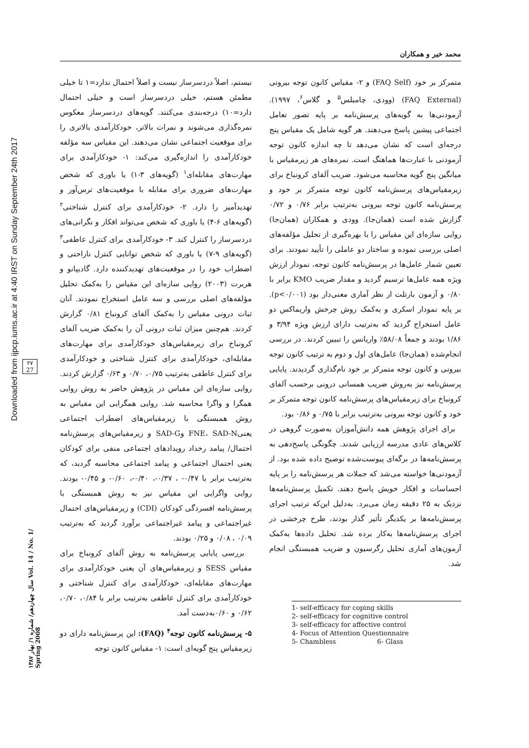محمد خیر و همکاران
Downloaded from ijpcp.iums.ac.ir at 4:40 IRST on Sunday September 24th 2017
۲۷
27
سال چهاردهم/ شماره ۱/ بهار ۱۳۸۷ Vol. 14 / No. 1/ Spring 2008
نیستم، اصلاً دردسرساز نیست و اصلاً احتمال ندارد=۱ تا خیلی مطمئن هستم، خیلی دردسرساز است و خیلی احتمال دارد=۱۰) درجه‌بندی می‌کنند. گویه‌های دردسرساز معکوس نمره‌گذاری می‌شوند و نمرات بالاتر، خودکارآمدی بالاتری را برای موقعیت اجتماعی نشان می‌دهند. این مقیاس سه مؤلفه خودکارآمدی را اندازه‌گیری می‌کند: ۱- خودکارآمدی برای مهارت‌های مقابله‌ای<sup>۱</sup> (گویه‌های ۳-۱) یا باوری که شخص مهارت‌های ضروری برای مقابله با موقعیت‌های ترس‌آور و تهدیدآمیز را دارد. ۲- خودکارآمدی برای کنترل شناختی<sup>۲</sup> (گویه‌های ۶-۴) یا باوری که شخص می‌تواند افکار و نگرانی‌های دردسرساز را کنترل کند. ۳- خودکارآمدی برای کنترل عاطفی<sup>۳</sup> (گویه‌های ۹-۷) یا باوری که شخص توانایی کنترل ناراحتی و اضطراب خود را در موقعیت‌های تهدیدکننده دارد. گادیپانو و هربرت (۲۰۰۳) روایی سازه‌ای این مقیاس را به‌کمک تحلیل مؤلفه‌های اصلی بررسی و سه عامل استخراج نمودند. آنان ثبات درونی مقیاس را به‌کمک آلفای کرونباخ ۰/۸۱ گزارش کردند. هم‌چنین میزان ثبات درونی آن را به‌کمک ضریب آلفای کرونباخ برای زیرمقیاس‌های خودکارآمدی برای مهارت‌های مقابله‌ای، خودکارآمدی برای کنترل شناختی و خودکارآمدی برای کنترل عاطفی به‌ترتیب ۰/۷۵، ۰/۷۰ و ۰/۶۳ گزارش کردند. روایی سازه‌ای این مقیاس در پژوهش حاضر به روش روایی همگرا و واگرا محاسبه شد. روایی همگرایی این مقیاس به روش همبستگی با زیرمقیاس‌های اضطراب اجتماعی یعنیFNE، SAD-N وSAD-G و زیرمقیاس‌های پرسش‌نامه احتمال/ پیامد رخداد رویدادهای اجتماعی منفی برای کودکان یعنی احتمال اجتماعی و پیامد اجتماعی محاسبه گردید، که به‌ترتیب برابر با ۰/۴۷- ، ۰/۳۷-، ۰/۴۰-، ۰/۶۰- و ۰/۴۵- بودند. روایی واگرایی این مقیاس نیز به روش همبستگی با پرسش‌نامه افسردگی کودکان (CDI) و زیرمقیاس‌های احتمال غیراجتماعی و پیامد غیراجتماعی برآورد گردید که به‌ترتیب ۰/۰۹ ، ۰/۰۸ و ۰/۲۵ بودند.
بررسی پایایی پرسش‌نامه به روش آلفای کرونباخ برای مقیاس SESS و زیرمقیاس‌های آن یعنی خودکارآمدی برای مهارت‌های مقابله‌ای، خودکارآمدی برای کنترل شناختی و خودکارآمدی برای کنترل عاطفی به‌ترتیب برابر با ۰/۸۴، ۰/۷۰، ۰/۶۲ و ۰/۶۰به‌دست آمد.
۵- پرسش‌نامه کانون توجه<sup>۴</sup> (FAQ): این پرسش‌نامه دارای دو زیرمقیاس پنج گویه‌ای است: ۱- مقیاس کانون توجه
متمرکز بر خود (FAQ Self) و ۲- مقیاس کانون توجه بیرونی (FAQ External) (وودی، چامبلس<sup>۵</sup> و گلاس<sup>۶</sup>، ۱۹۹۷). آزمودنی‌ها به گویه‌های پرسش‌نامه بر پایه تصور تعامل اجتماعی پیشین پاسخ می‌دهند. هر گویه شامل یک مقیاس پنج درجه‌ای است که نشان می‌دهد تا چه اندازه کانون توجه آزمودنی با عبارت‌ها هماهنگ است. نمره‌های هر زیرمقیاس با میانگین پنج گویه محاسبه می‌شود. ضریب آلفای کرونباخ برای زیرمقیاس‌های پرسش‌نامه کانون توجه متمرکز بر خود و پرسش‌نامه کانون توجه بیرونی به‌ترتیب برابر ۰/۷۶ و ۰/۷۲ گزارش شده است (همان‌جا). وودی و همکاران (همان‌جا) روایی سازه‌ای این مقیاس را با بهره‌گیری از تحلیل مؤلفه‌های اصلی بررسی نموده و ساختار دو عاملی را تأیید نمودند. برای تعیین شمار عامل‌ها در پرسش‌نامه کانون توجه، نمودار ارزش ویژه همه عامل‌ها ترسیم گردید و مقدار ضریب KMO برابر با ۰/۸۰ و آزمون بارتلت از نظر آماری معنی‌دار بود (p<۰/۰۰۱). بر پایه نمودار اسکری و به‌کمک روش چرخش واریماکس دو عامل استخراج گردید که به‌ترتیب دارای ارزش ویژه ۳/۹۴ و ۱/۸۶ بودند و جمعاً ۵۸/۰۸٪ واریانس را تبیین کردند. در بررسی انجام‌شده (همان‌جا) عامل‌های اول و دوم به ترتیب کانون توجه بیرونی و کانون توجه متمرکز بر خود نام‌گذاری گردیدند. پایایی پرسش‌نامه نیز به‌روش ضریب همسانی درونی برحسب آلفای کرونباخ برای زیرمقیاس‌های پرسش‌نامه کانون توجه متمرکز بر خود و کانون توجه بیرونی به‌ترتیب برابر با ۰/۷۵ و ۰/۸۶ بود.
برای اجرای پژوهش همه دانش‌آموزان به‌صورت گروهی در کلاس‌های عادی مدرسه ارزیابی شدند. چگونگی پاسخ‌دهی به پرسش‌نامه‌ها در برگه‌ای پیوست‌شده توضیح داده شده بود. از آزمودنی‌ها خواسته می‌شد که جملات هر پرسش‌نامه را بر پایه احساسات و افکار خویش پاسخ دهند. تکمیل پرسش‌نامه‌ها نزدیک به ۲۵ دقیقه زمان می‌برد. به‌دلیل این‌که ترتیب اجرای پرسش‌نامه‌ها بر یکدیگر تأثیر گذار بودند، طرح چرخشی در اجرای پرسش‌نامه‌ها به‌کار برده شد. تحلیل داده‌ها به‌کمک آزمون‌های آماری تحلیل رگرسیون و ضریب همبستگی انجام شد.
1- self-efficacy for coping skills
2- self-efficacy for cognitive control
3- self-efficacy for affective control
4- Focus of Attention Questionnaire
5- Chambless 6- Glass